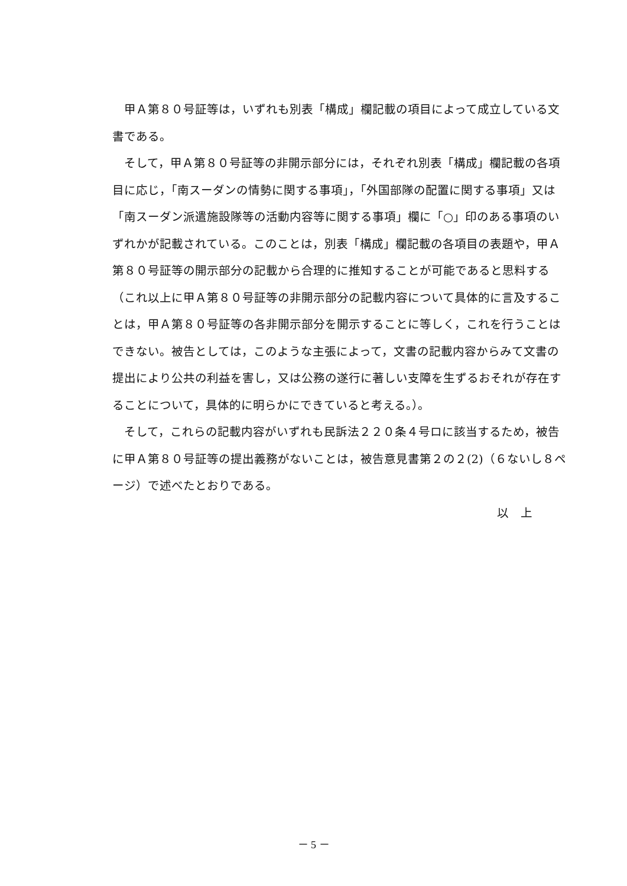甲Ａ第８０号証等は，いずれも別表「構成」欄記載の項目によって成立している文書である。
そして，甲Ａ第８０号証等の非開示部分には，それぞれ別表「構成」欄記載の各項目に応じ，「南スーダンの情勢に関する事項」，「外国部隊の配置に関する事項」又は「南スーダン派遣施設隊等の活動内容等に関する事項」欄に「○」印のある事項のいずれかが記載されている。このことは，別表「構成」欄記載の各項目の表題や，甲Ａ第８０号証等の開示部分の記載から合理的に推知することが可能であると思料する（これ以上に甲Ａ第８０号証等の非開示部分の記載内容について具体的に言及することは，甲Ａ第８０号証等の各非開示部分を開示することに等しく，これを行うことはできない。被告としては，このような主張によって，文書の記載内容からみて文書の提出により公共の利益を害し，又は公務の遂行に著しい支障を生ずるおそれが存在することについて，具体的に明らかにできていると考える。）。
そして，これらの記載内容がいずれも民訴法２２０条４号ロに該当するため，被告に甲Ａ第８０号証等の提出義務がないことは，被告意見書第２の２(2)（６ないし８ページ）で述べたとおりである。
以　上
－ 5 －